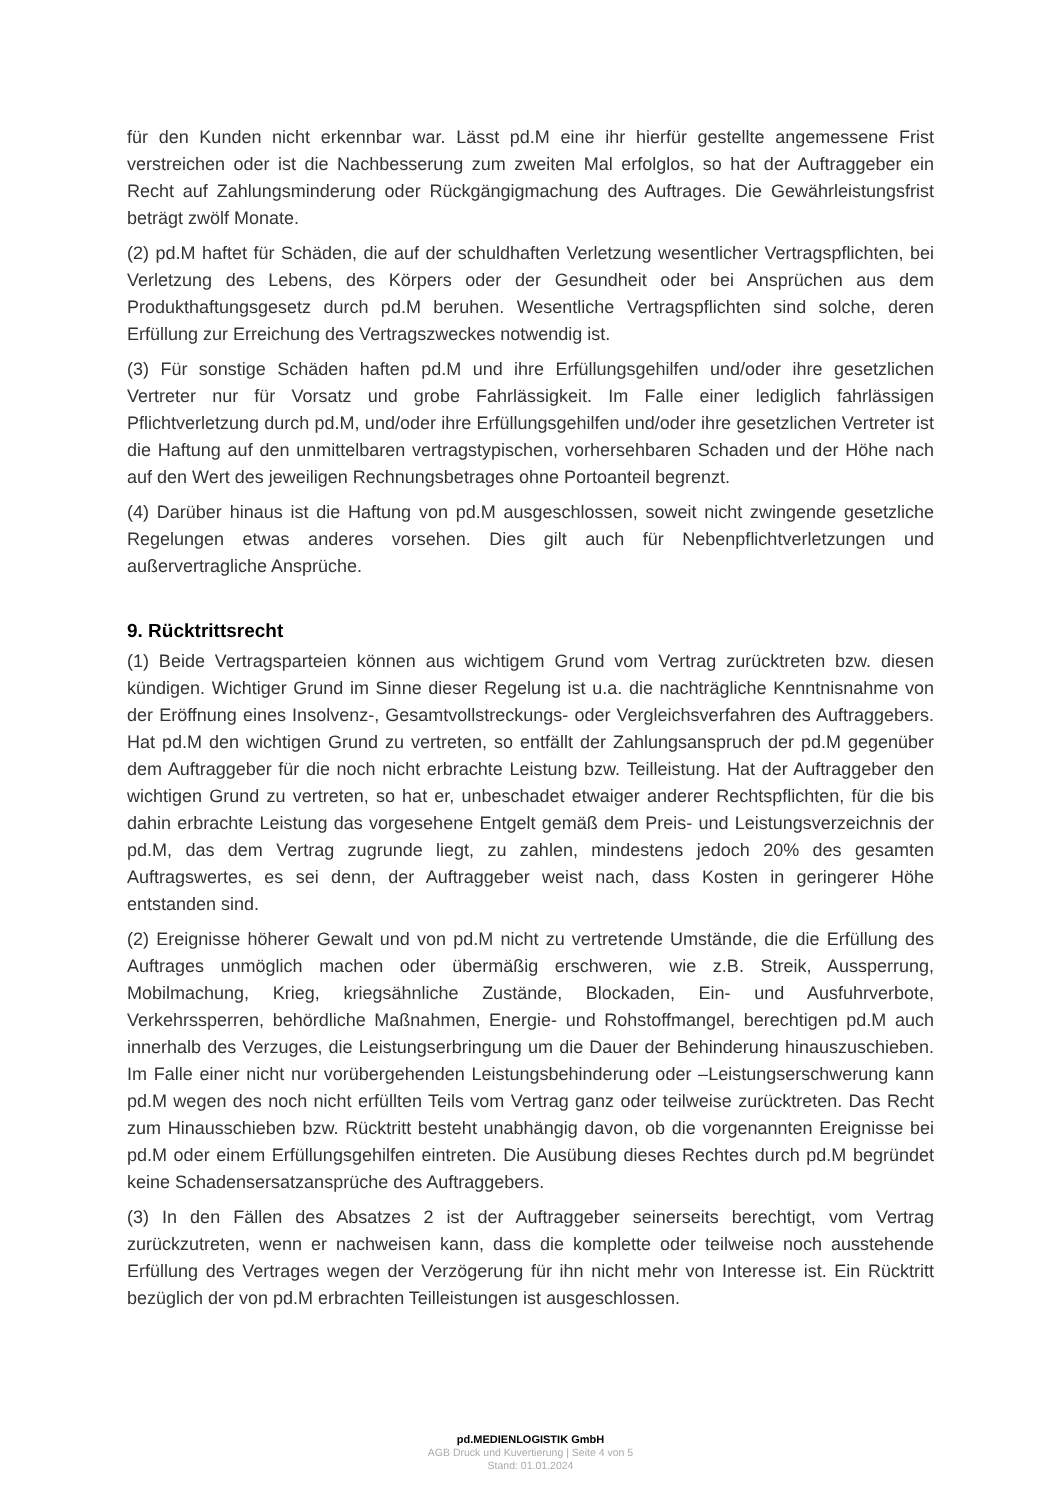für den Kunden nicht erkennbar war. Lässt pd.M eine ihr hierfür gestellte angemessene Frist verstreichen oder ist die Nachbesserung zum zweiten Mal erfolglos, so hat der Auftraggeber ein Recht auf Zahlungsminderung oder Rückgängigmachung des Auftrages. Die Gewährleistungsfrist beträgt zwölf Monate.
(2) pd.M haftet für Schäden, die auf der schuldhaften Verletzung wesentlicher Vertragspflichten, bei Verletzung des Lebens, des Körpers oder der Gesundheit oder bei Ansprüchen aus dem Produkthaftungsgesetz durch pd.M beruhen. Wesentliche Vertragspflichten sind solche, deren Erfüllung zur Erreichung des Vertragszweckes notwendig ist.
(3) Für sonstige Schäden haften pd.M und ihre Erfüllungsgehilfen und/oder ihre gesetzlichen Vertreter nur für Vorsatz und grobe Fahrlässigkeit. Im Falle einer lediglich fahrlässigen Pflichtverletzung durch pd.M, und/oder ihre Erfüllungsgehilfen und/oder ihre gesetzlichen Vertreter ist die Haftung auf den unmittelbaren vertragstypischen, vorhersehbaren Schaden und der Höhe nach auf den Wert des jeweiligen Rechnungsbetrages ohne Portoanteil begrenzt.
(4) Darüber hinaus ist die Haftung von pd.M ausgeschlossen, soweit nicht zwingende gesetzliche Regelungen etwas anderes vorsehen. Dies gilt auch für Nebenpflichtverletzungen und außervertragliche Ansprüche.
9. Rücktrittsrecht
(1) Beide Vertragsparteien können aus wichtigem Grund vom Vertrag zurücktreten bzw. diesen kündigen. Wichtiger Grund im Sinne dieser Regelung ist u.a. die nachträgliche Kenntnisnahme von der Eröffnung eines Insolvenz-, Gesamtvollstreckungs- oder Vergleichsverfahren des Auftraggebers. Hat pd.M den wichtigen Grund zu vertreten, so entfällt der Zahlungsanspruch der pd.M gegenüber dem Auftraggeber für die noch nicht erbrachte Leistung bzw. Teilleistung. Hat der Auftraggeber den wichtigen Grund zu vertreten, so hat er, unbeschadet etwaiger anderer Rechtspflichten, für die bis dahin erbrachte Leistung das vorgesehene Entgelt gemäß dem Preis- und Leistungsverzeichnis der pd.M, das dem Vertrag zugrunde liegt, zu zahlen, mindestens jedoch 20% des gesamten Auftragswertes, es sei denn, der Auftraggeber weist nach, dass Kosten in geringerer Höhe entstanden sind.
(2) Ereignisse höherer Gewalt und von pd.M nicht zu vertretende Umstände, die die Erfüllung des Auftrages unmöglich machen oder übermäßig erschweren, wie z.B. Streik, Aussperrung, Mobilmachung, Krieg, kriegsähnliche Zustände, Blockaden, Ein- und Ausfuhrverbote, Verkehrssperren, behördliche Maßnahmen, Energie- und Rohstoffmangel, berechtigen pd.M auch innerhalb des Verzuges, die Leistungserbringung um die Dauer der Behinderung hinauszuschieben. Im Falle einer nicht nur vorübergehenden Leistungsbehinderung oder –Leistungserschwerung kann pd.M wegen des noch nicht erfüllten Teils vom Vertrag ganz oder teilweise zurücktreten. Das Recht zum Hinausschieben bzw. Rücktritt besteht unabhängig davon, ob die vorgenannten Ereignisse bei pd.M oder einem Erfüllungsgehilfen eintreten. Die Ausübung dieses Rechtes durch pd.M begründet keine Schadensersatzansprüche des Auftraggebers.
(3) In den Fällen des Absatzes 2 ist der Auftraggeber seinerseits berechtigt, vom Vertrag zurückzutreten, wenn er nachweisen kann, dass die komplette oder teilweise noch ausstehende Erfüllung des Vertrages wegen der Verzögerung für ihn nicht mehr von Interesse ist. Ein Rücktritt bezüglich der von pd.M erbrachten Teilleistungen ist ausgeschlossen.
pd.MEDIENLOGISTIK GmbH
AGB Druck und Kuvertierung | Seite 4 von 5
Stand: 01.01.2024